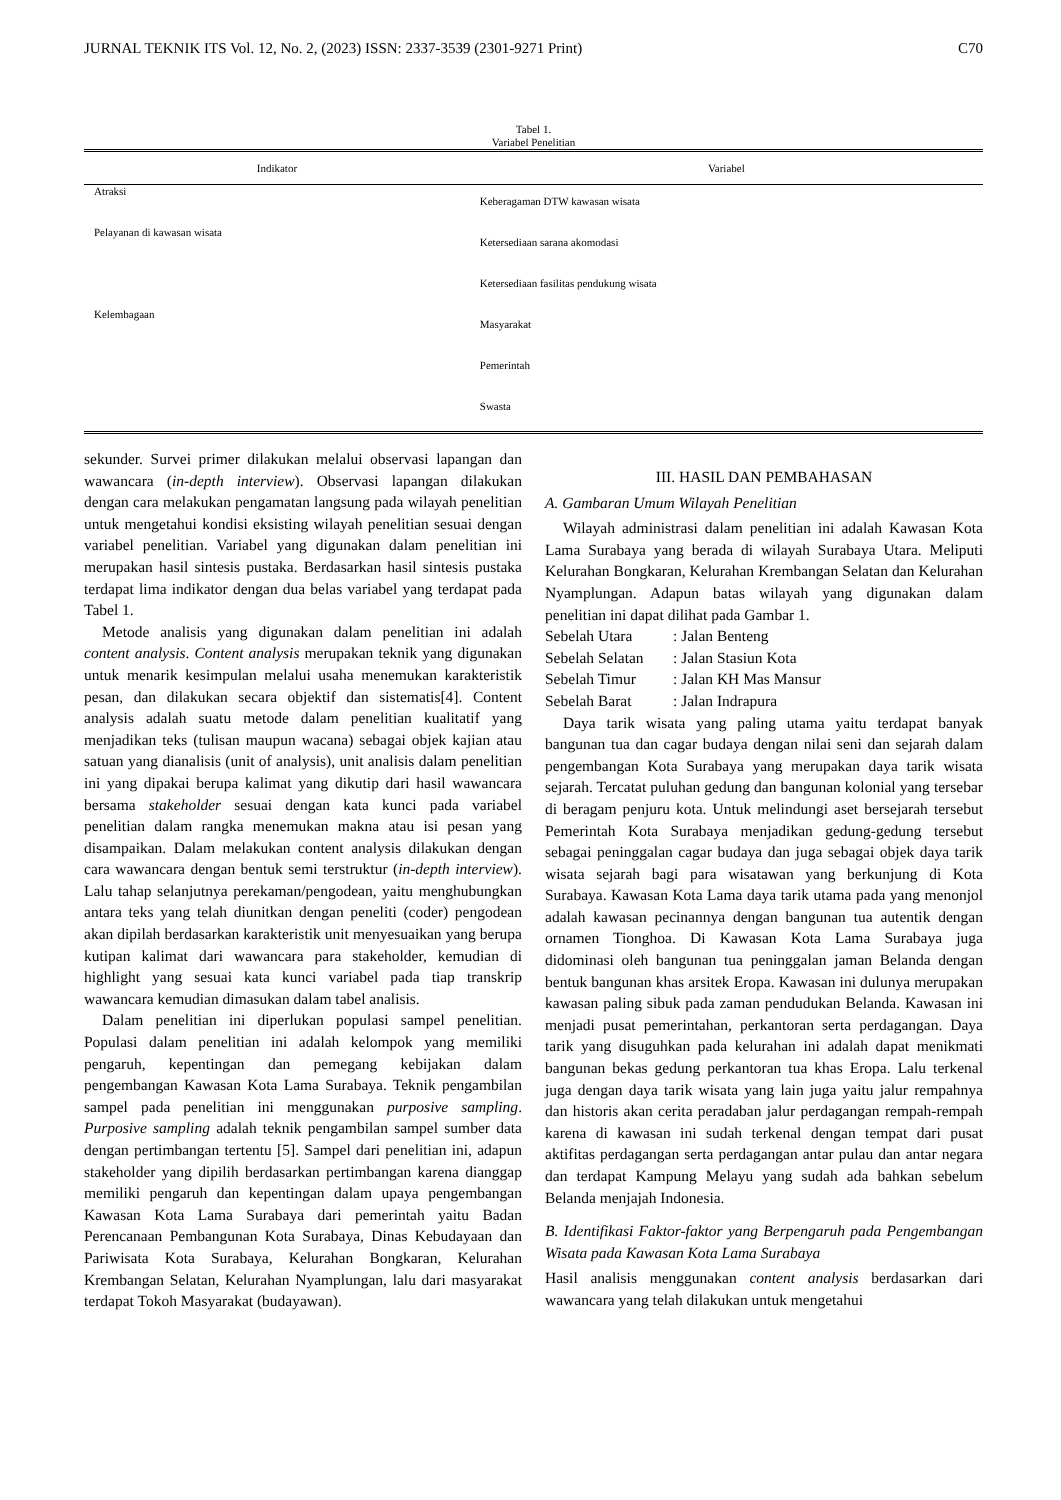JURNAL TEKNIK ITS Vol. 12, No. 2, (2023) ISSN: 2337-3539 (2301-9271 Print) C70
Tabel 1.
Variabel Penelitian
| Indikator | Variabel |
| --- | --- |
| Atraksi | Keberagaman DTW kawasan wisata |
| Pelayanan di kawasan wisata | Ketersediaan sarana akomodasi |
| | Ketersediaan fasilitas pendukung wisata |
| Kelembagaan | Masyarakat |
| | Pemerintah |
| | Swasta |
sekunder. Survei primer dilakukan melalui observasi lapangan dan wawancara (in-depth interview). Observasi lapangan dilakukan dengan cara melakukan pengamatan langsung pada wilayah penelitian untuk mengetahui kondisi eksisting wilayah penelitian sesuai dengan variabel penelitian. Variabel yang digunakan dalam penelitian ini merupakan hasil sintesis pustaka. Berdasarkan hasil sintesis pustaka terdapat lima indikator dengan dua belas variabel yang terdapat pada Tabel 1.
Metode analisis yang digunakan dalam penelitian ini adalah content analysis. Content analysis merupakan teknik yang digunakan untuk menarik kesimpulan melalui usaha menemukan karakteristik pesan, dan dilakukan secara objektif dan sistematis[4]. Content analysis adalah suatu metode dalam penelitian kualitatif yang menjadikan teks (tulisan maupun wacana) sebagai objek kajian atau satuan yang dianalisis (unit of analysis), unit analisis dalam penelitian ini yang dipakai berupa kalimat yang dikutip dari hasil wawancara bersama stakeholder sesuai dengan kata kunci pada variabel penelitian dalam rangka menemukan makna atau isi pesan yang disampaikan. Dalam melakukan content analysis dilakukan dengan cara wawancara dengan bentuk semi terstruktur (in-depth interview). Lalu tahap selanjutnya perekaman/pengodean, yaitu menghubungkan antara teks yang telah diunitkan dengan peneliti (coder) pengodean akan dipilah berdasarkan karakteristik unit menyesuaikan yang berupa kutipan kalimat dari wawancara para stakeholder, kemudian di highlight yang sesuai kata kunci variabel pada tiap transkrip wawancara kemudian dimasukan dalam tabel analisis.
Dalam penelitian ini diperlukan populasi sampel penelitian. Populasi dalam penelitian ini adalah kelompok yang memiliki pengaruh, kepentingan dan pemegang kebijakan dalam pengembangan Kawasan Kota Lama Surabaya. Teknik pengambilan sampel pada penelitian ini menggunakan purposive sampling. Purposive sampling adalah teknik pengambilan sampel sumber data dengan pertimbangan tertentu [5]. Sampel dari penelitian ini, adapun stakeholder yang dipilih berdasarkan pertimbangan karena dianggap memiliki pengaruh dan kepentingan dalam upaya pengembangan Kawasan Kota Lama Surabaya dari pemerintah yaitu Badan Perencanaan Pembangunan Kota Surabaya, Dinas Kebudayaan dan Pariwisata Kota Surabaya, Kelurahan Bongkaran, Kelurahan Krembangan Selatan, Kelurahan Nyamplungan, lalu dari masyarakat terdapat Tokoh Masyarakat (budayawan).
III. HASIL DAN PEMBAHASAN
A. Gambaran Umum Wilayah Penelitian
Wilayah administrasi dalam penelitian ini adalah Kawasan Kota Lama Surabaya yang berada di wilayah Surabaya Utara. Meliputi Kelurahan Bongkaran, Kelurahan Krembangan Selatan dan Kelurahan Nyamplungan. Adapun batas wilayah yang digunakan dalam penelitian ini dapat dilihat pada Gambar 1.
| Sebelah Utara | : Jalan Benteng |
| Sebelah Selatan | : Jalan Stasiun Kota |
| Sebelah Timur | : Jalan KH Mas Mansur |
| Sebelah Barat | : Jalan Indrapura |
Daya tarik wisata yang paling utama yaitu terdapat banyak bangunan tua dan cagar budaya dengan nilai seni dan sejarah dalam pengembangan Kota Surabaya yang merupakan daya tarik wisata sejarah. Tercatat puluhan gedung dan bangunan kolonial yang tersebar di beragam penjuru kota. Untuk melindungi aset bersejarah tersebut Pemerintah Kota Surabaya menjadikan gedung-gedung tersebut sebagai peninggalan cagar budaya dan juga sebagai objek daya tarik wisata sejarah bagi para wisatawan yang berkunjung di Kota Surabaya. Kawasan Kota Lama daya tarik utama pada yang menonjol adalah kawasan pecinannya dengan bangunan tua autentik dengan ornamen Tionghoa. Di Kawasan Kota Lama Surabaya juga didominasi oleh bangunan tua peninggalan jaman Belanda dengan bentuk bangunan khas arsitek Eropa. Kawasan ini dulunya merupakan kawasan paling sibuk pada zaman pendudukan Belanda. Kawasan ini menjadi pusat pemerintahan, perkantoran serta perdagangan. Daya tarik yang disuguhkan pada kelurahan ini adalah dapat menikmati bangunan bekas gedung perkantoran tua khas Eropa. Lalu terkenal juga dengan daya tarik wisata yang lain juga yaitu jalur rempahnya dan historis akan cerita peradaban jalur perdagangan rempah-rempah karena di kawasan ini sudah terkenal dengan tempat dari pusat aktifitas perdagangan serta perdagangan antar pulau dan antar negara dan terdapat Kampung Melayu yang sudah ada bahkan sebelum Belanda menjajah Indonesia.
B. Identifikasi Faktor-faktor yang Berpengaruh pada Pengembangan Wisata pada Kawasan Kota Lama Surabaya
Hasil analisis menggunakan content analysis berdasarkan dari wawancara yang telah dilakukan untuk mengetahui